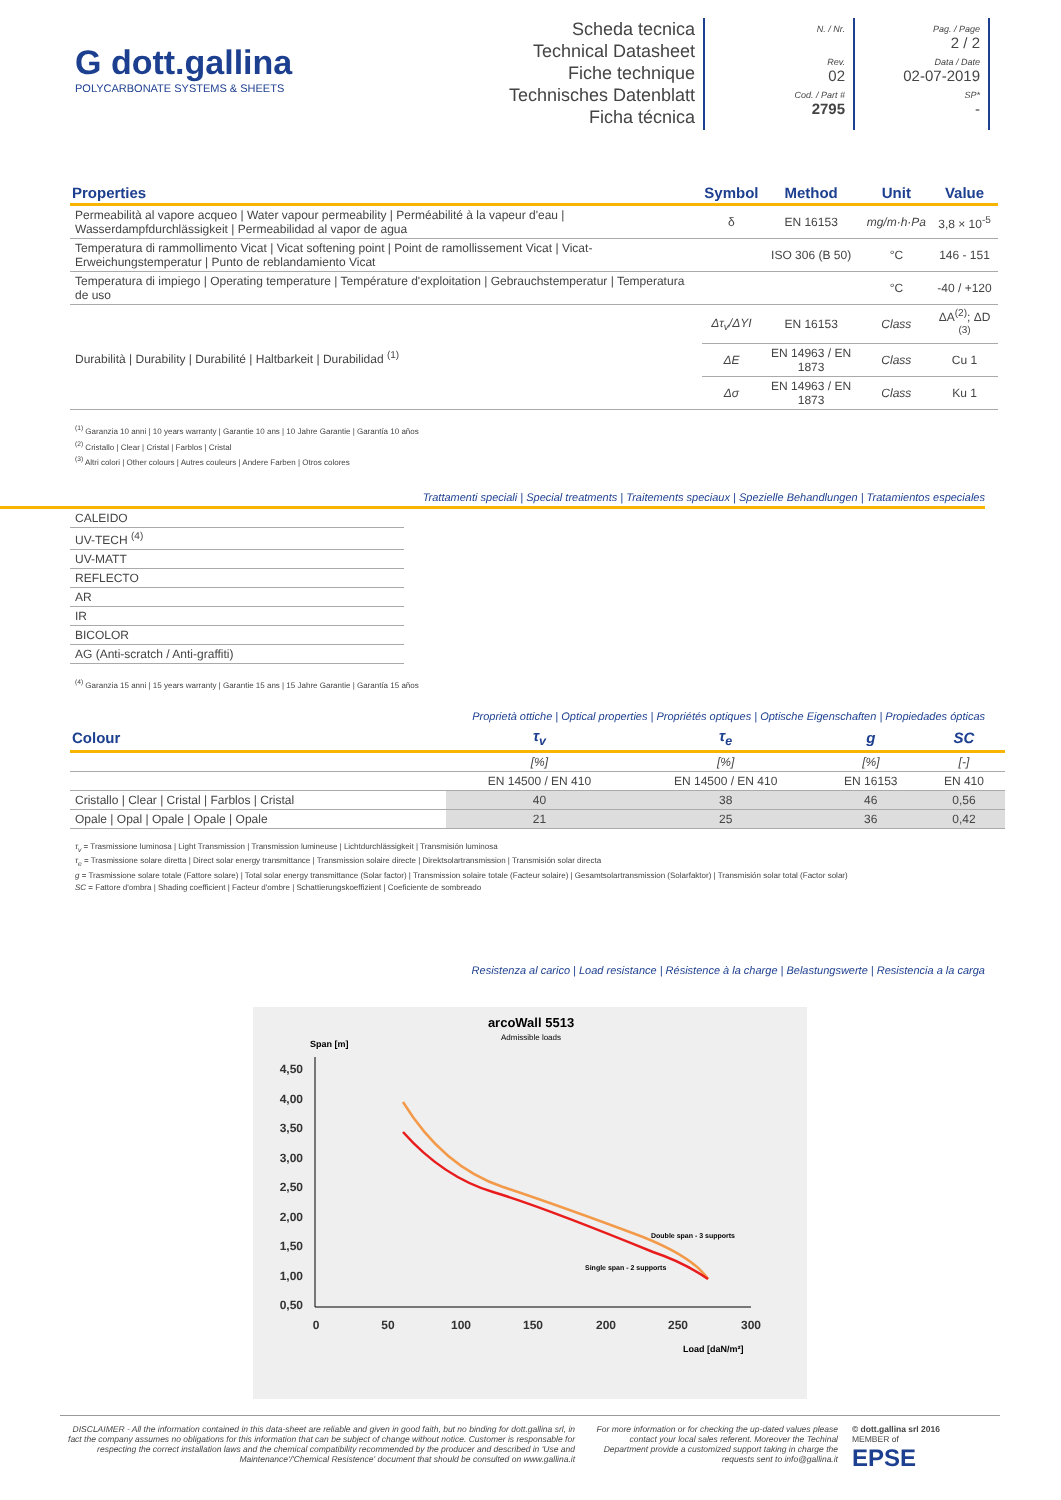G dott.gallina
POLYCARBONATE SYSTEMS & SHEETS
Scheda tecnica
Technical Datasheet
Fiche technique
Technisches Datenblatt
Ficha técnica
N. / Nr.
Rev.
02
Cod. / Part #
2795
Pag. / Page
2 / 2
Data / Date
02-07-2019
SP*
-
| Properties | Symbol | Method | Unit | Value |
| --- | --- | --- | --- | --- |
| Permeabilità al vapore acqueo / Water vapour permeability / Perméabilité à la vapeur d'eau / Wasserdampfdurchlässigkeit / Permeabilidad al vapor de agua | δ | EN 16153 | mg/m·h·Pa | 3,8 × 10<sup>-5</sup> |
| Temperatura di rammollimento Vicat / Vicat softening point / Point de ramollissement Vicat / Vicat-Erweichungstemperatur / Punto de reblandamiento Vicat | | ISO 306 (B 50) | °C | 146 - 151 |
| Temperatura di impiego / Operating temperature / Température d'exploitation / Gebrauchstemperatur / Temperatura de uso | | | °C | -40 / +120 |
| Durabilità / Durability / Durabilité / Haltbarkeit / Durabilidad <sup>(1)</sup> | Δτ<sub>v</sub>/ΔYI | EN 16153 | Class | ΔA<sup>(2)</sup>; ΔD <sup>(3)</sup> |
| | ΔE | EN 14963 / EN 1873 | Class | Cu 1 |
| | Δσ | EN 14963 / EN 1873 | Class | Ku 1 |
<sup>(1)</sup> Garanzia 10 anni | 10 years warranty | Garantie 10 ans | 10 Jahre Garantie | Garantía 10 años
<sup>(2)</sup> Cristallo | Clear | Cristal | Farblos | Cristal
<sup>(3)</sup> Altri colori | Other colours | Autres couleurs | Andere Farben | Otros colores
Trattamenti speciali | Special treatments | Traitements speciaux | Spezielle Behandlungen | Tratamientos especiales
| CALEIDO |
| UV-TECH <sup>(4)</sup> |
| UV-MATT |
| REFLECTO |
| AR |
| IR |
| BICOLOR |
| AG (Anti-scratch / Anti-graffiti) |
<sup>(4)</sup> Garanzia 15 anni | 15 years warranty | Garantie 15 ans | 15 Jahre Garantie | Garantía 15 años
Proprietà ottiche | Optical properties | Propriétés optiques | Optische Eigenschaften | Propiedades ópticas
| Colour | τ<sub>v</sub> | τ<sub>e</sub> | g | SC |
| --- | --- | --- | --- | --- |
| | [%] | [%] | [%] | [-] |
| | EN 14500 / EN 410 | EN 14500 / EN 410 | EN 16153 | EN 410 |
| Cristallo / Clear / Cristal / Farblos / Cristal | 40 | 38 | 46 | 0,56 |
| Opale / Opal / Opale / Opale / Opale | 21 | 25 | 36 | 0,42 |
τ<sub>v</sub> = Trasmissione luminosa | Light Transmission | Transmission lumineuse | Lichtdurchlässigkeit | Transmisión luminosa
τ<sub>e</sub> = Trasmissione solare diretta | Direct solar energy transmittance | Transmission solaire directe | Direktsolartransmission | Transmisión solar directa
g = Trasmissione solare totale (Fattore solare) | Total solar energy transmittance (Solar factor) | Transmission solaire totale (Facteur solaire) | Gesamtsolartransmission (Solarfaktor) | Transmisión solar total (Factor solar)
SC = Fattore d'ombra | Shading coefficient | Facteur d'ombre | Schattierungskoeffizient | Coeficiente de sombreado
Resistenza al carico | Load resistance | Résistence à la charge | Belastungswerte | Resistencia a la carga
arcoWall 5513
Admissible loads
Span [m]
4,50
4,00
3,50
3,00
2,50
2,00
1,50
1,00
0,50
0
50
100
150
200
250
300
Load [daN/m²]
Double span - 3 supports
Single span - 2 supports
DISCLAIMER - All the information contained in this data-sheet are reliable and given in good faith, but no binding for dott.gallina srl, in fact the company assumes no obligations for this information that can be subject of change without notice. Customer is responsable for respecting the correct installation laws and the chemical compatibility recommended by the producer and described in 'Use and Maintenance'/'Chemical Resistence' document that should be consulted on www.gallina.it
For more information or for checking the up-dated values please contact your local sales referent. Moreover the Techinal Department provide a customized support taking in charge the requests sent to info@gallina.it
© dott.gallina srl 2016
MEMBER of
EPSE